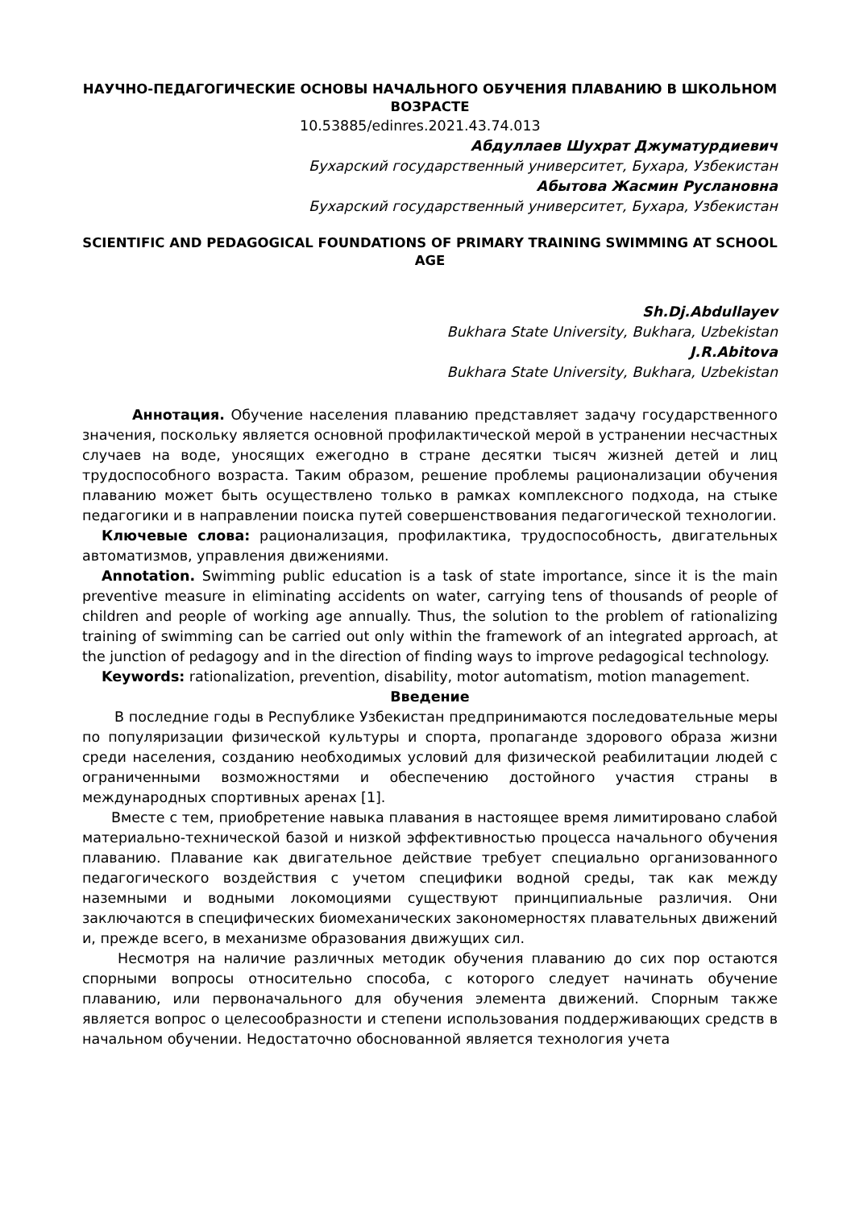НАУЧНО-ПЕДАГОГИЧЕСКИЕ ОСНОВЫ НАЧАЛЬНОГО ОБУЧЕНИЯ ПЛАВАНИЮ В ШКОЛЬНОМ ВОЗРАСТЕ
10.53885/edinres.2021.43.74.013
Абдуллаев Шухрат Джуматурдиевич
Бухарский государственный университет, Бухара, Узбекистан
Абытова Жасмин Руслановна
Бухарский государственный университет, Бухара, Узбекистан
SCIENTIFIC AND PEDAGOGICAL FOUNDATIONS OF PRIMARY TRAINING SWIMMING AT SCHOOL AGE
Sh.Dj.Abdullayev
Bukhara State University, Bukhara, Uzbekistan
J.R.Abitova
Bukhara State University, Bukhara, Uzbekistan
Аннотация. Обучение населения плаванию представляет задачу государственного значения, поскольку является основной профилактической мерой в устранении несчастных случаев на воде, уносящих ежегодно в стране десятки тысяч жизней детей и лиц трудоспособного возраста. Таким образом, решение проблемы рационализации обучения плаванию может быть осуществлено только в рамках комплексного подхода, на стыке педагогики и в направлении поиска путей совершенствования педагогической технологии.
Ключевые слова: рационализация, профилактика, трудоспособность, двигательных автоматизмов, управления движениями.
Annotation. Swimming public education is a task of state importance, since it is the main preventive measure in eliminating accidents on water, carrying tens of thousands of people of children and people of working age annually. Thus, the solution to the problem of rationalizing training of swimming can be carried out only within the framework of an integrated approach, at the junction of pedagogy and in the direction of finding ways to improve pedagogical technology.
Keywords: rationalization, prevention, disability, motor automatism, motion management.
Введение
В последние годы в Республике Узбекистан предпринимаются последовательные меры по популяризации физической культуры и спорта, пропаганде здорового образа жизни среди населения, созданию необходимых условий для физической реабилитации людей с ограниченными возможностями и обеспечению достойного участия страны в международных спортивных аренах [1].
Вместе с тем, приобретение навыка плавания в настоящее время лимитировано слабой материально-технической базой и низкой эффективностью процесса начального обучения плаванию. Плавание как двигательное действие требует специально организованного педагогического воздействия с учетом специфики водной среды, так как между наземными и водными локомоциями существуют принципиальные различия. Они заключаются в специфических биомеханических закономерностях плавательных движений и, прежде всего, в механизме образования движущих сил.
Несмотря на наличие различных методик обучения плаванию до сих пор остаются спорными вопросы относительно способа, с которого следует начинать обучение плаванию, или первоначального для обучения элемента движений. Спорным также является вопрос о целесообразности и степени использования поддерживающих средств в начальном обучении. Недостаточно обоснованной является технология учета